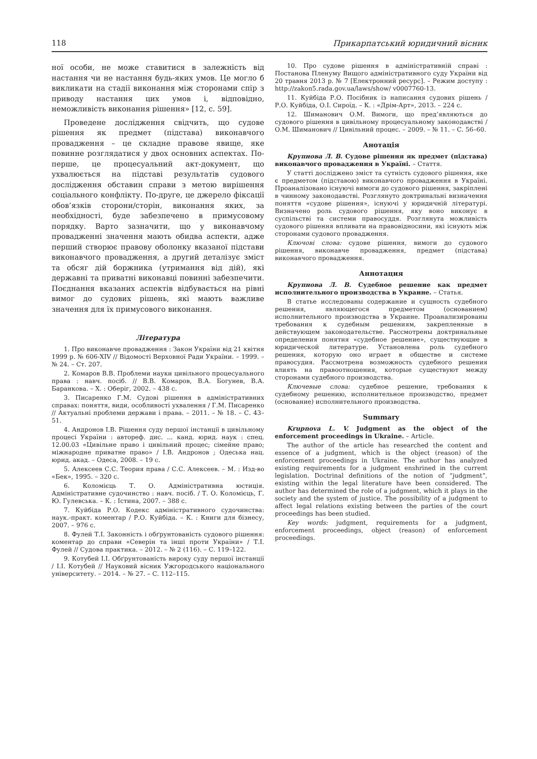118 Прикарпатський юридичний вісник
ної особи, не може ставитися в залежність від настання чи не настання будь-яких умов. Це могло б викликати на стадії виконання між сторонами спір з приводу настання цих умов і, відповідно, неможливість виконання рішення» [12, с. 59].
Проведене дослідження свідчить, що судове рішення як предмет (підстава) виконавчого провадження – це складне правове явище, яке повинне розглядатися у двох основних аспектах. По-перше, це процесуальний акт-документ, що ухвалюється на підставі результатів судового дослідження обставин справи з метою вирішення соціального конфлікту. По-друге, це джерело фіксації обов’язків сторони/сторін, виконання яких, за необхідності, буде забезпечено в примусовому порядку. Варто зазначити, що у виконавчому провадженні значення мають обидва аспекти, адже перший створює правову оболонку вказаної підстави виконавчого провадження, а другий деталізує зміст та обсяг дій боржника (утримання від дій), які державні та приватні виконавці повинні забезпечити. Поєднання вказаних аспектів відбувається на рівні вимог до судових рішень, які мають важливе значення для їх примусового виконання.
Література
1. Про виконавче провадження : Закон України від 21 квітня 1999 р. № 606-XIV // Відомості Верховної Ради України. – 1999. – № 24. – Ст. 207.
2. Комаров В.В. Проблеми науки цивільного процесуального права : навч. посіб. // В.В. Комаров, В.А. Богунев, В.А. Баранкова. – Х. : Оберіг, 2002. – 438 с.
3. Писаренко Г.М. Судові рішення в адміністративних справах: поняття, види, особливості ухвалення / Г.М. Писаренко // Актуальні проблеми держави і права. – 2011. – № 18. – С. 43–51.
4. Андронов І.В. Рішення суду першої інстанції в цивільному процесі України : автореф. дис. ... канд. юрид. наук : спец. 12.00.03 «Цивільне право і цивільний процес; сімейне право; міжнародне приватне право» / І.В. Андронов ; Одеська нац. юрид. акад. – Одеса, 2008. – 19 с.
5. Алексеев С.С. Теория права / С.С. Алексеев. – М. : Изд-во «Бек», 1995. – 320 с.
6. Коломієць Т. О. Адміністративна юстиція. Адміністративне судочинство : навч. посіб. / Т. О. Коломієць, Г. Ю. Гулевська. – К. : Істина, 2007. – 388 с.
7. Куйбіда Р.О. Кодекс адміністративного судочинства: наук.-практ. коментар / Р.О. Куйбіда. – К. : Книги для бізнесу, 2007. – 976 с.
8. Фулей Т.І. Законність і обґрунтованість судового рішення: коментар до справи «Северін та інші проти України» / Т.І. Фулей // Судова практика. – 2012. – № 2 (116). – С. 119–122.
9. Котубей І.І. Обґрунтованість вироку суду першої інстанції / І.І. Котубей // Науковий вісник Ужгородського національного університету. – 2014. – № 27. – С. 112–115.
10. Про судове рішення в адміністративній справі : Постанова Пленуму Вищого адміністративного суду України від 20 травня 2013 р. № 7 [Електронний ресурс]. – Режим доступу : http://zakon5.rada.gov.ua/laws/show/ v0007760-13.
11. Куйбіда Р.О. Посібник із написання судових рішень / Р.О. Куйбіда, О.І. Сироїд. – К. : «Дрім-Арт», 2013. – 224 с.
12. Шиманович О.М. Вимоги, що пред’являються до судового рішення в цивільному процесуальному законодавстві / О.М. Шиманович // Цивільний процес. – 2009. – № 11. – С. 56–60.
Анотація
Крупнова Л. В. Судове рішення як предмет (підстава) виконавчого провадження в Україні. – Стаття.
У статті досліджено зміст та сутність судового рішення, яке є предметом (підставою) виконавчого провадження в Україні. Проаналізовано існуючі вимоги до судового рішення, закріплені в чинному законодавстві. Розглянуто доктринальні визначення поняття «судове рішення», існуючі у юридичній літературі. Визначено роль судового рішення, яку воно виконує в суспільстві та системи правосуддя. Розглянута можливість судового рішення впливати на правовідносини, які існують між сторонами судового провадження.
Ключові слова: судове рішення, вимоги до судового рішення, виконавче провадження, предмет (підстава) виконавчого провадження.
Аннотация
Крупнова Л. В. Судебное решение как предмет исполнительного производства в Украине. – Статья.
В статье исследованы содержание и сущность судебного решения, являющегося предметом (основанием) исполнительного производства в Украине. Проанализированы требования к судебным решениям, закрепленные в действующем законодательстве. Рассмотрены доктринальные определения понятия «судебное решение», существующие в юридической литературе. Установлена роль судебного решения, которую оно играет в обществе и системе правосудия. Рассмотрена возможность судебного решения влиять на правоотношения, которые существуют между сторонами судебного производства.
Ключевые слова: судебное решение, требования к судебному решению, исполнительное производство, предмет (основание) исполнительного производства.
Summary
Krupnova L. V. Judgment as the object of the enforcement proceedings in Ukraine. – Article.
The author of the article has researched the content and essence of a judgment, which is the object (reason) of the enforcement proceedings in Ukraine. The author has analyzed existing requirements for a judgment enshrined in the current legislation. Doctrinal definitions of the notion of “judgment”, existing within the legal literature have been considered. The author has determined the role of a judgment, which it plays in the society and the system of justice. The possibility of a judgment to affect legal relations existing between the parties of the court proceedings has been studied.
Key words: judgment, requirements for a judgment, enforcement proceedings, object (reason) of enforcement proceedings.